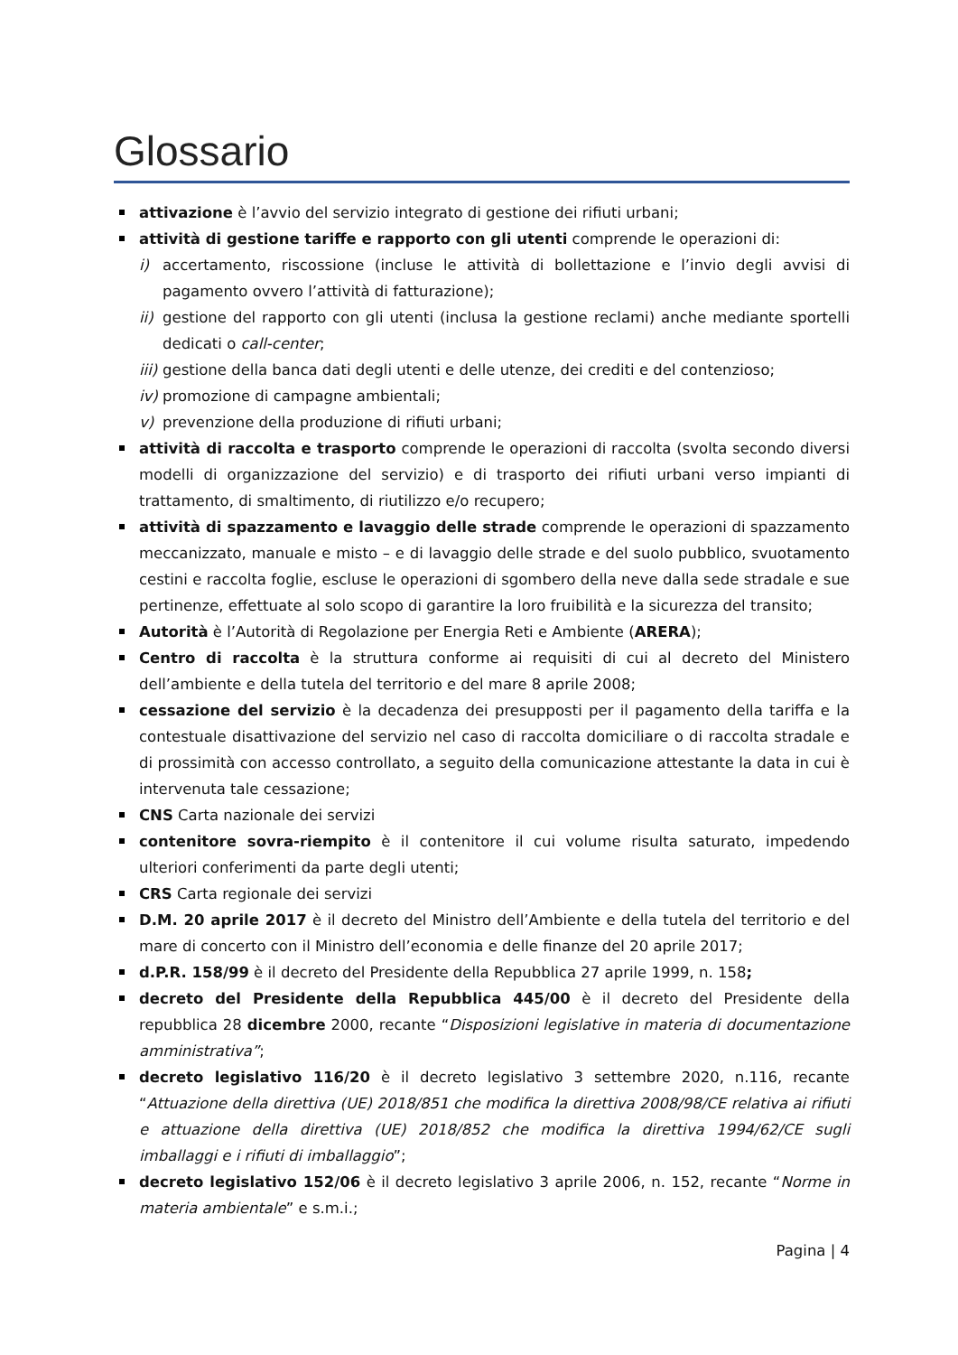Glossario
attivazione è l’avvio del servizio integrato di gestione dei rifiuti urbani;
attività di gestione tariffe e rapporto con gli utenti comprende le operazioni di:
i) accertamento, riscossione (incluse le attività di bollettazione e l’invio degli avvisi di pagamento ovvero l’attività di fatturazione);
ii) gestione del rapporto con gli utenti (inclusa la gestione reclami) anche mediante sportelli dedicati o call-center;
iii) gestione della banca dati degli utenti e delle utenze, dei crediti e del contenzioso;
iv) promozione di campagne ambientali;
v) prevenzione della produzione di rifiuti urbani;
attività di raccolta e trasporto comprende le operazioni di raccolta (svolta secondo diversi modelli di organizzazione del servizio) e di trasporto dei rifiuti urbani verso impianti di trattamento, di smaltimento, di riutilizzo e/o recupero;
attività di spazzamento e lavaggio delle strade comprende le operazioni di spazzamento meccanizzato, manuale e misto – e di lavaggio delle strade e del suolo pubblico, svuotamento cestini e raccolta foglie, escluse le operazioni di sgombero della neve dalla sede stradale e sue pertinenze, effettuate al solo scopo di garantire la loro fruibilità e la sicurezza del transito;
Autorità è l’Autorità di Regolazione per Energia Reti e Ambiente (ARERA);
Centro di raccolta è la struttura conforme ai requisiti di cui al decreto del Ministero dell’ambiente e della tutela del territorio e del mare 8 aprile 2008;
cessazione del servizio è la decadenza dei presupposti per il pagamento della tariffa e la contestuale disattivazione del servizio nel caso di raccolta domiciliare o di raccolta stradale e di prossimità con accesso controllato, a seguito della comunicazione attestante la data in cui è intervenuta tale cessazione;
CNS Carta nazionale dei servizi
contenitore sovra-riempito è il contenitore il cui volume risulta saturato, impedendo ulteriori conferimenti da parte degli utenti;
CRS Carta regionale dei servizi
D.M. 20 aprile 2017 è il decreto del Ministro dell’Ambiente e della tutela del territorio e del mare di concerto con il Ministro dell’economia e delle finanze del 20 aprile 2017;
d.P.R. 158/99 è il decreto del Presidente della Repubblica 27 aprile 1999, n. 158;
decreto del Presidente della Repubblica 445/00 è il decreto del Presidente della repubblica 28 dicembre 2000, recante “Disposizioni legislative in materia di documentazione amministrativa”;
decreto legislativo 116/20 è il decreto legislativo 3 settembre 2020, n.116, recante “Attuazione della direttiva (UE) 2018/851 che modifica la direttiva 2008/98/CE relativa ai rifiuti e attuazione della direttiva (UE) 2018/852 che modifica la direttiva 1994/62/CE sugli imballaggi e i rifiuti di imballaggio”;
decreto legislativo 152/06 è il decreto legislativo 3 aprile 2006, n. 152, recante “Norme in materia ambientale” e s.m.i.;
Pagina | 4